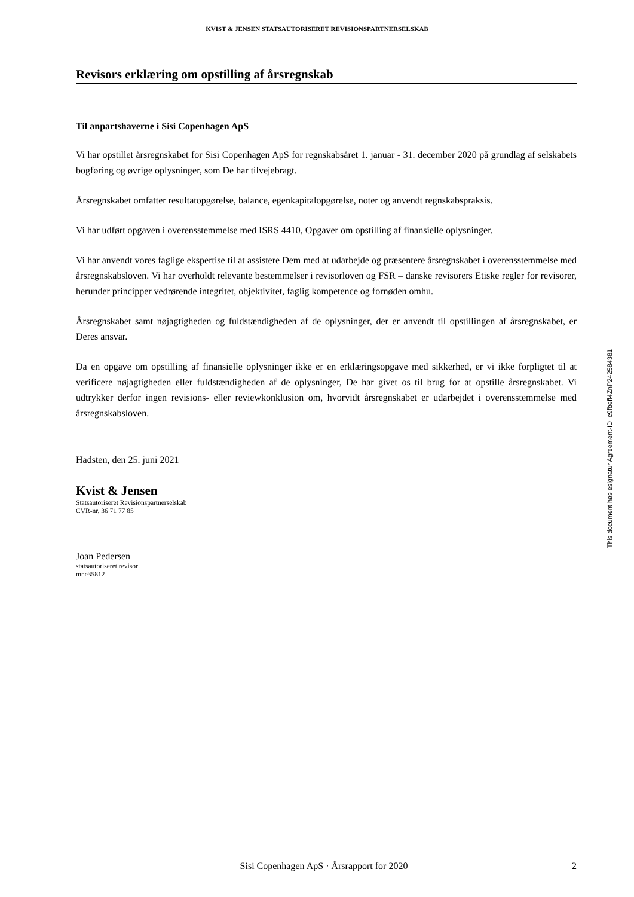KVIST & JENSEN STATSAUTORISERET REVISIONSPARTNERSELSKAB
Revisors erklæring om opstilling af årsregnskab
Til anpartshaverne i Sisi Copenhagen ApS
Vi har opstillet årsregnskabet for Sisi Copenhagen ApS for regnskabsåret 1. januar - 31. december 2020 på grundlag af selskabets bogføring og øvrige oplysninger, som De har tilvejebragt.
Årsregnskabet omfatter resultatopgørelse, balance, egenkapitalopgørelse, noter og anvendt regnskabspraksis.
Vi har udført opgaven i overensstemmelse med ISRS 4410, Opgaver om opstilling af finansielle oplysninger.
Vi har anvendt vores faglige ekspertise til at assistere Dem med at udarbejde og præsentere årsregnskabet i overensstemmelse med årsregnskabsloven. Vi har overholdt relevante bestemmelser i revisorloven og FSR – danske revisorers Etiske regler for revisorer, herunder principper vedrørende integritet, objektivitet, faglig kompetence og fornøden omhu.
Årsregnskabet samt nøjagtigheden og fuldstændigheden af de oplysninger, der er anvendt til opstillingen af årsregnskabet, er Deres ansvar.
Da en opgave om opstilling af finansielle oplysninger ikke er en erklæringsopgave med sikkerhed, er vi ikke forpligtet til at verificere nøjagtigheden eller fuldstændigheden af de oplysninger, De har givet os til brug for at opstille årsregnskabet. Vi udtrykker derfor ingen revisions- eller reviewkonklusion om, hvorvidt årsregnskabet er udarbejdet i overensstemmelse med årsregnskabsloven.
Hadsten, den 25. juni 2021
Kvist & Jensen
Statsautoriseret Revisionspartnerselskab
CVR-nr. 36 71 77 85
Joan Pedersen
statsautoriseret revisor
mne35812
This document has esignatur Agreement-ID: c9fbeff4ZnP242584381
Sisi Copenhagen ApS · Årsrapport for 2020 2